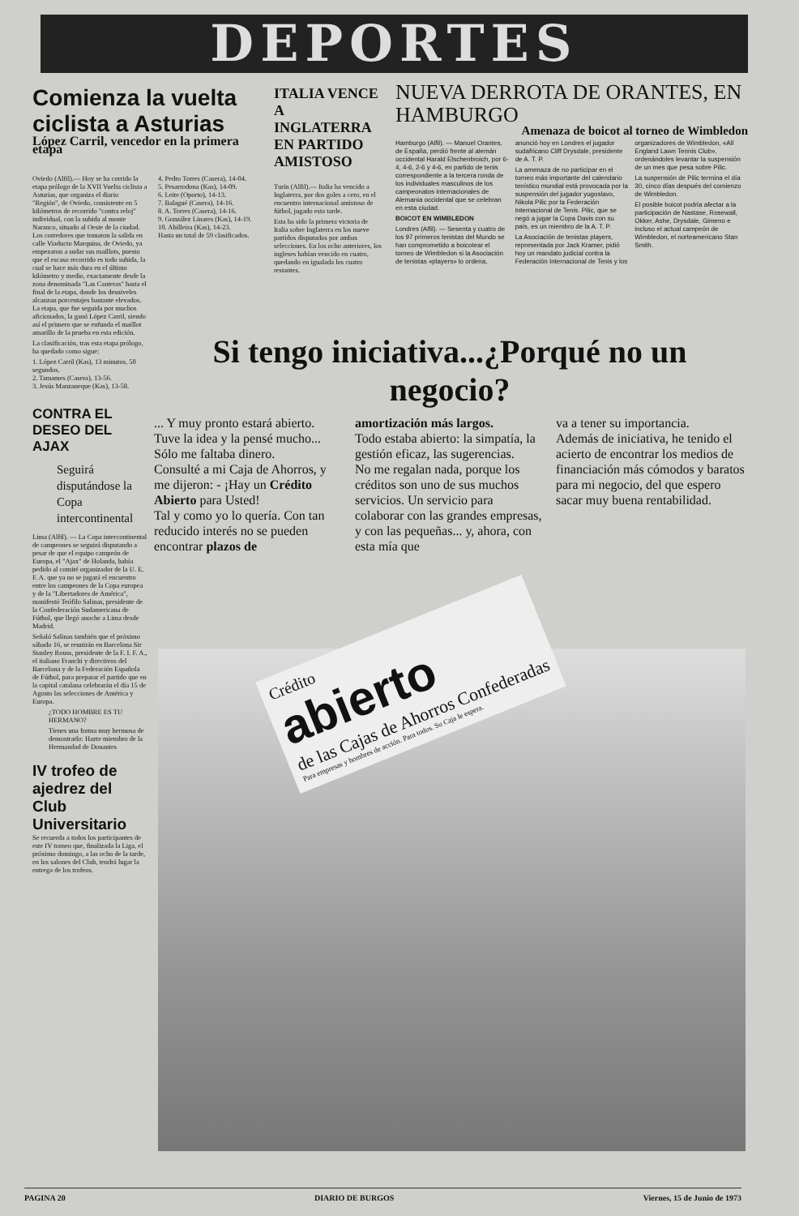DEPORTES
Comienza la vuelta ciclista a Asturias
López Carril, vencedor en la primera etapa
Oviedo (Alfil).— Hoy se ha corrido la etapa prólogo de la XVII Vuelta ciclista a Asturias, que organiza el diario "Región", de Oviedo, consistente en 5 kilómetros de recorrido "contra reloj" individual, con la subida al monte Naranco, situado al Oeste de la ciudad. Los corredores que tomaron la salida en calle Viaducto Marquina, de Oviedo, ya empezaron a sudar sus maillots, puesto que el escaso recorrido es todo subida, la cual se hace más dura en el último kilómetro y medio, exactamente desde la zona denominada "Las Canteras" hasta el final de la etapa, donde los desniveles alcanzan porcentajes bastante elevados. La etapa, que fue seguida por muchos aficionados, la ganó López Carril, siendo así el primero que se enfunda el maillot amarillo de la prueba en esta edición.
La clasificación, tras esta etapa prólogo, ha quedado como sigue:
1. López Carril (Kas), 13 minutos, 50 segundos.
2. Tamames (Casera), 13-56.
3. Jesús Manzaneque (Kas), 13-58.
CONTRA EL DESEO DEL AJAX
Seguirá disputándose la Copa intercontinental
Lima (Alfil). — La Copa intercontinental de campeones se seguirá disputando a pesar de que el equipo campeón de Europa, el "Ajax" de Holanda, había pedido al comité organizador de la U. E. F. A. que ya no se jugará el encuentro entre los campeones de la Copa europea y de la "Libertadores de América", manifestó Teófilo Salinas, presidente de la Confederación Sudamericana de Fútbol, que llegó anoche a Lima desde Madrid.
Señaló Salinas también que el próximo sábado 16, se reunirán en Barcelona Sir Stanley Rouss, presidente de la F. I. F. A., el italiano Franchi y directivos del Barcelona y de la Federación Española de Fútbol, para preparar el partido que en la capital catalana celebrarán el día 15 de Agosto las selecciones de América y Europa.
¿TODO HOMBRE ES TU HERMANO?
Tienes una forma muy hermosa de demostrarlo: Hazte miembro de la Hermandad de Donantes
IV trofeo de ajedrez del Club Universitario
Se recuerda a todos los participantes de este IV torneo que, finalizada la Liga, el próximo domingo, a las ocho de la tarde, en los salones del Club, tendrá lugar la entrega de los trofeos.
4. Pedro Torres (Casera), 14-04.
5. Pesarrodona (Kas), 14-09.
6. Leite (Oporto), 14-13.
7. Balagué (Casera), 14-16.
8. A. Torres (Casera), 14-16.
9. González Linares (Kas), 14-19.
10. Abilleira (Kas), 14-23.
Hasta un total de 59 clasificados.
ITALIA VENCE A INGLATERRA EN PARTIDO AMISTOSO
Turín (Alfil).— Italia ha vencido a Inglaterra, por dos goles a cero, en el encuentro internacional amistoso de fútbol, jugado esta tarde.
Esta ha sido la primera victoria de Italia sobre Inglaterra en los nueve partidos disputados por ambas selecciones. En los ocho anteriores, los ingleses habían vencido en cuatro, quedando en igualada los cuatro restantes.
NUEVA DERROTA DE ORANTES, EN HAMBURGO
Amenaza de boicot al torneo de Wimbledon
Hamburgo (Alfil). — Manuel Orantes, de España, perdió frente al alemán occidental Harald Elschenbroich, por 6-4, 4-6, 2-6 y 4-6, en partido de tenis correspondiente a la tercera ronda de los individuales masculinos de los campeonatos internacionales de Alemania occidental que se celebran en esta ciudad.
BOICOT EN WIMBLEDON
Londres (Alfil). — Sesenta y cuatro de los 97 primeros tenistas del Mundo se han comprometido a boicotear el torneo de Wimbledon si la Asociación de tenistas «players» lo ordena, anunció hoy en Londres el jugador sudafricano Cliff Drysdale, presidente de A. T. P.
La amenaza de no participar en el torneo más importante del calendario tenístico mundial está provocada por la suspensión del jugador yugoslavo, Nikola Pilic por la Federación Internacional de Tenis. Pilic, que se negó a jugar la Copa Davis con su país, es un miembro de la A. T. P.
La Asociación de tenistas players, representada por Jack Kramer, pidió hoy un mandato judicial contra la Federación Internacional de Tenis y los organizadores de Wimbledon, «All England Lawn Tennis Club», ordenándoles levantar la suspensión de un mes que pesa sobre Pilic.
La suspensión de Pilic termina el día 30, cinco días después del comienzo de Wimbledon.
El posible boicot podría afectar a la participación de Nastase, Rosewall, Okker, Ashe, Drysdale, Gimeno e incluso el actual campeón de Wimbledon, el norteamericano Stan Smith.
Si tengo iniciativa...¿Porqué no un negocio?
... Y muy pronto estará abierto. Tuve la idea y la pensé mucho... Sólo me faltaba dinero.
Consulté a mi Caja de Ahorros, y me dijeron: - ¡Hay un Crédito Abierto para Usted!
Tal y como yo lo quería. Con tan reducido interés no se pueden encontrar plazos de
amortización más largos.
Todo estaba abierto: la simpatía, la gestión eficaz, las sugerencias.
No me regalan nada, porque los créditos son uno de sus muchos servicios. Un servicio para colaborar con las grandes empresas, y con las pequeñas... y, ahora, con esta mía que
va a tener su importancia.
Además de iniciativa, he tenido el acierto de encontrar los medios de financiación más cómodos y baratos para mi negocio, del que espero sacar muy buena rentabilidad.
Crédito
abierto
de las Cajas de Ahorros Confederadas
Para empresas y hombres de acción. Para todos. Su Caja le espera.
PAGINA 20 DIARIO DE BURGOS Viernes, 15 de Junio de 1973